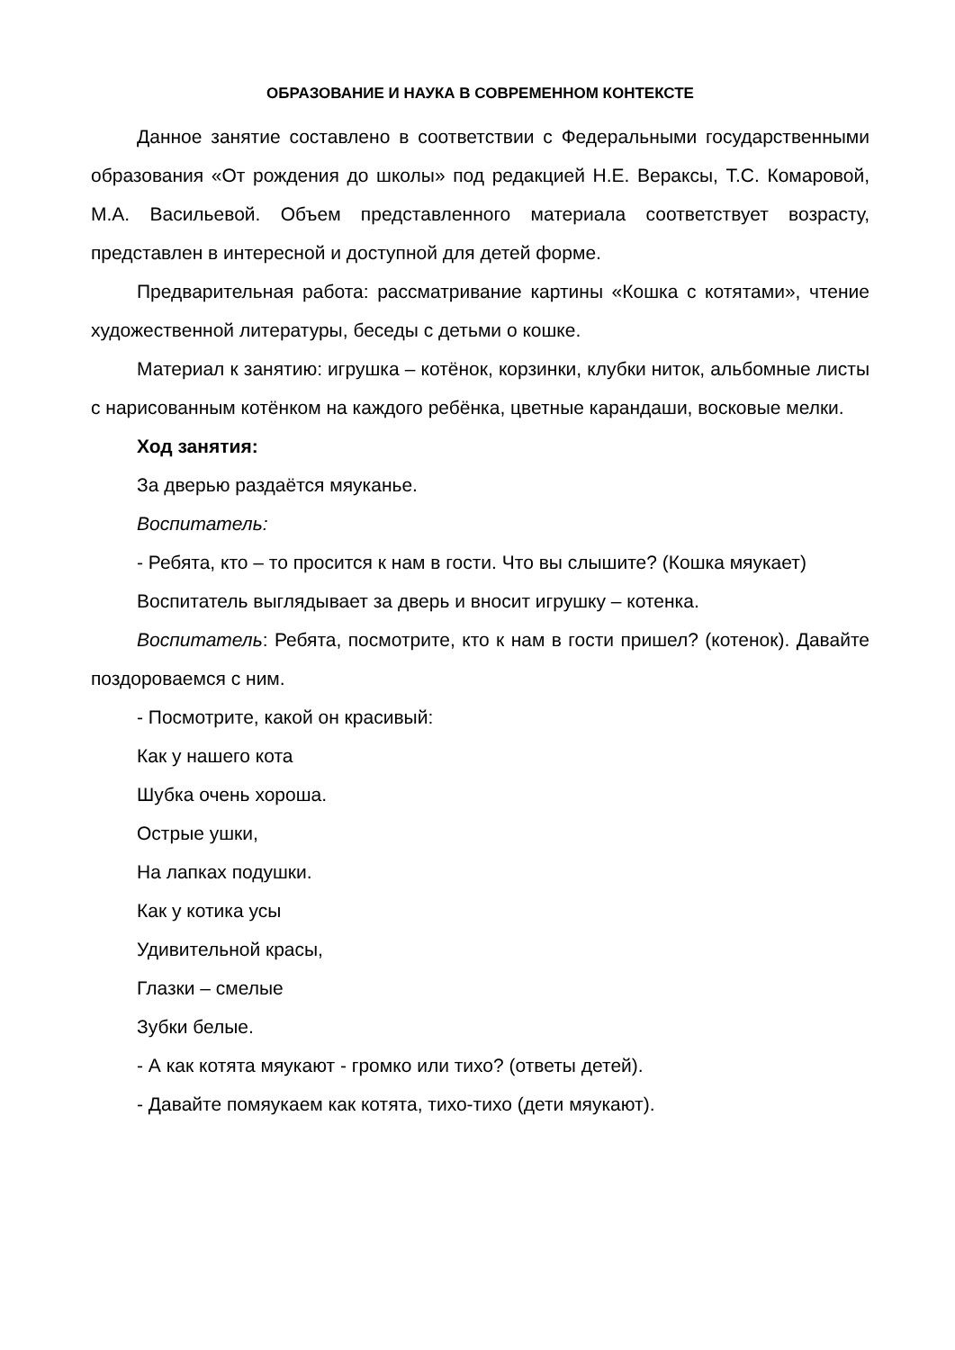ОБРАЗОВАНИЕ И НАУКА В СОВРЕМЕННОМ КОНТЕКСТЕ
Данное занятие составлено в соответствии с Федеральными государственными образования «От рождения до школы» под редакцией Н.Е. Вераксы, Т.С. Комаровой, М.А. Васильевой. Объем представленного материала соответствует возрасту, представлен в интересной и доступной для детей форме.
Предварительная работа: рассматривание картины «Кошка с котятами», чтение художественной литературы, беседы с детьми о кошке.
Материал к занятию: игрушка – котёнок, корзинки, клубки ниток, альбомные листы с нарисованным котёнком на каждого ребёнка, цветные карандаши, восковые мелки.
Ход занятия:
За дверью раздаётся мяуканье.
Воспитатель:
- Ребята, кто – то просится к нам в гости. Что вы слышите? (Кошка мяукает)
Воспитатель выглядывает за дверь и вносит игрушку – котенка.
Воспитатель: Ребята, посмотрите, кто к нам в гости пришел? (котенок). Давайте поздороваемся с ним.
- Посмотрите, какой он красивый:
Как у нашего кота
Шубка очень хороша.
Острые ушки,
На лапках подушки.
Как у котика усы
Удивительной красы,
Глазки – смелые
Зубки белые.
- А как котята мяукают - громко или тихо? (ответы детей).
- Давайте помяукаем как котята, тихо-тихо (дети мяукают).